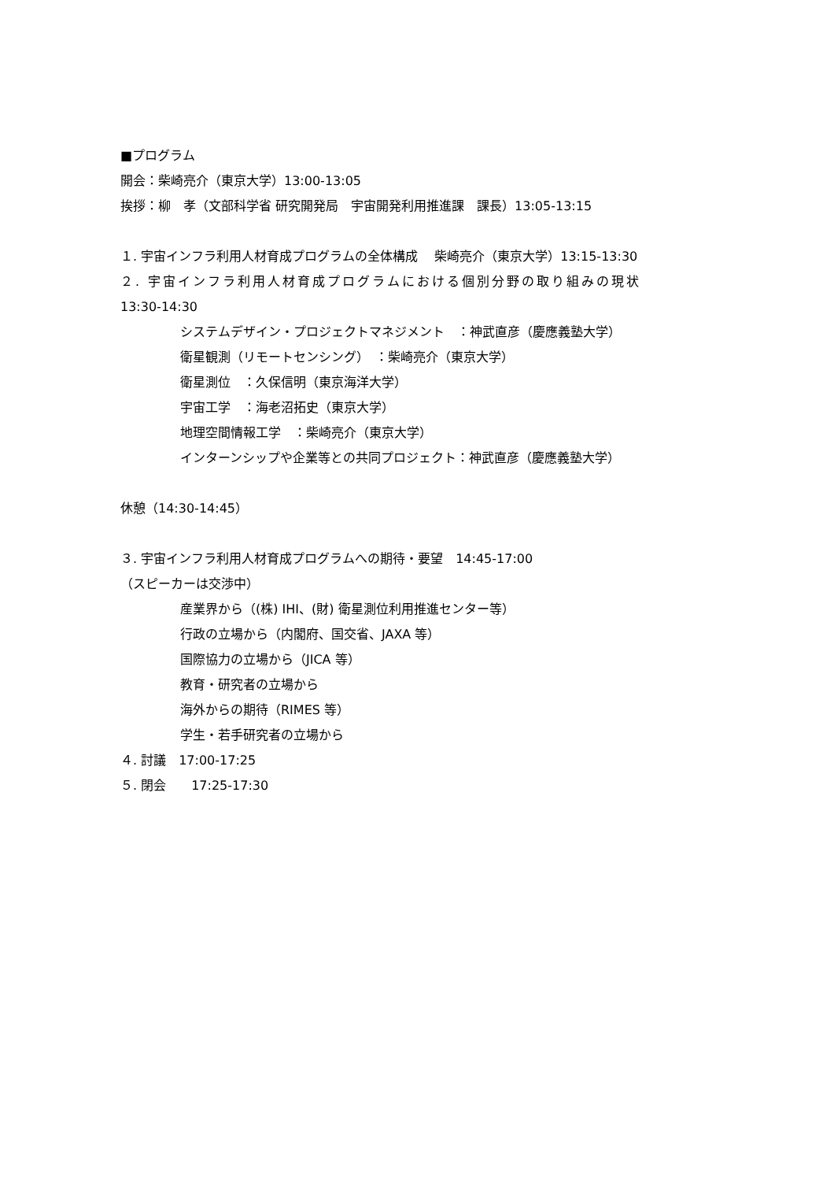■プログラム
開会：柴崎亮介（東京大学）13:00-13:05
挨拶：柳　孝（文部科学省 研究開発局　宇宙開発利用推進課　課長）13:05-13:15
１. 宇宙インフラ利用人材育成プログラムの全体構成　 柴崎亮介（東京大学）13:15-13:30
２. 宇宙インフラ利用人材育成プログラムにおける個別分野の取り組みの現状
13:30-14:30
システムデザイン・プロジェクトマネジメント　：神武直彦（慶應義塾大学）
衛星観測（リモートセンシング）　：柴崎亮介（東京大学）
衛星測位　：久保信明（東京海洋大学）
宇宙工学　：海老沼拓史（東京大学）
地理空間情報工学　：柴崎亮介（東京大学）
インターンシップや企業等との共同プロジェクト：神武直彦（慶應義塾大学）
休憩（14:30-14:45）
３. 宇宙インフラ利用人材育成プログラムへの期待・要望　14:45-17:00
（スピーカーは交渉中）
産業界から（(株) IHI、(財) 衛星測位利用推進センター等）
行政の立場から（内閣府、国交省、JAXA 等）
国際協力の立場から（JICA 等）
教育・研究者の立場から
海外からの期待（RIMES 等）
学生・若手研究者の立場から
４. 討議　17:00-17:25
５. 閉会　　17:25-17:30